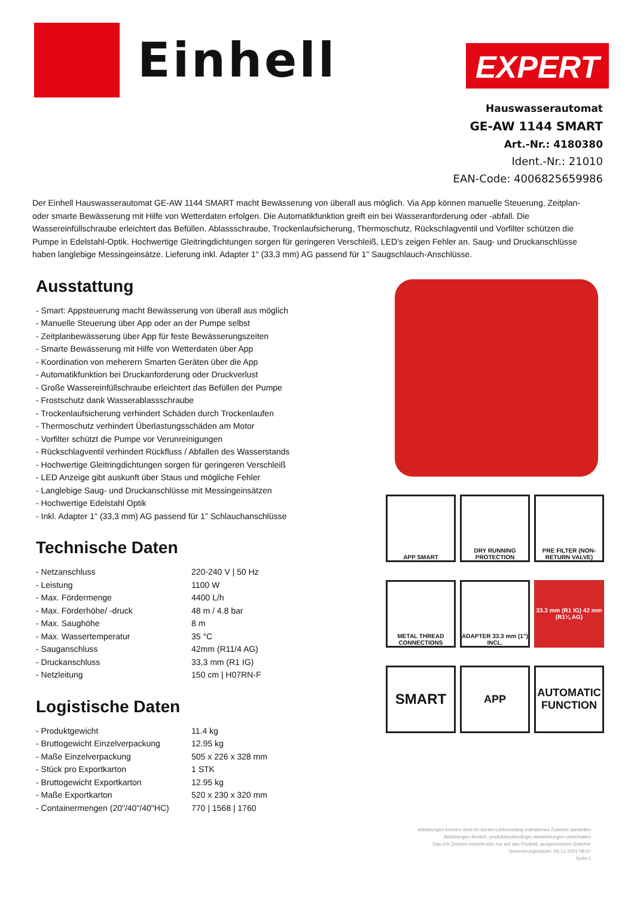Einhell
EXPERT
Hauswasserautomat
GE-AW 1144 SMART
Art.-Nr.: 4180380
Ident.-Nr.: 21010
EAN-Code: 4006825659986
Der Einhell Hauswasserautomat GE-AW 1144 SMART macht Bewässerung von überall aus möglich. Via App können manuelle Steuerung, Zeitplan- oder smarte Bewässerung mit Hilfe von Wetterdaten erfolgen. Die Automatikfunktion greift ein bei Wasseranforderung oder -abfall. Die Wassereinfüllschraube erleichtert das Befüllen. Ablassschraube, Trockenlaufsicherung, Thermoschutz, Rückschlagventil und Vorfilter schützen die Pumpe in Edelstahl-Optik. Hochwertige Gleitringdichtungen sorgen für geringeren Verschleiß, LED's zeigen Fehler an. Saug- und Druckanschlüsse haben langlebige Messingeinsätze. Lieferung inkl. Adapter 1" (33,3 mm) AG passend für 1" Saugschlauch-Anschlüsse.
Ausstattung
- Smart: Appsteuerung macht Bewässerung von überall aus möglich
- Manuelle Steuerung über App oder an der Pumpe selbst
- Zeitplanbewässerung über App für feste Bewässerungszeiten
- Smarte Bewässerung mit Hilfe von Wetterdaten über App
- Koordination von meherern Smarten Geräten über die App
- Automatikfunktion bei Druckanforderung oder Druckverlust
- Große Wassereinfüllschraube erleichtert das Befüllen der Pumpe
- Frostschutz dank Wasserablassschraube
- Trockenlaufsicherung verhindert Schäden durch Trockenlaufen
- Thermoschutz verhindert Überlastungsschäden am Motor
- Vorfilter schützt die Pumpe vor Verunreinigungen
- Rückschlagventil verhindert Rückfluss / Abfallen des Wasserstands
- Hochwertige Gleitringdichtungen sorgen für geringeren Verschleiß
- LED Anzeige gibt auskunft über Staus und mögliche Fehler
- Langlebige Saug- und Druckanschlüsse mit Messingeinsätzen
- Hochwertige Edelstahl Optik
- Inkl. Adapter 1" (33,3 mm) AG passend für 1" Schlauchanschlüsse
Technische Daten
| - Netzanschluss | 220-240 V / 50 Hz |
| - Leistung | 1100 W |
| - Max. Fördermenge | 4400 L/h |
| - Max. Förderhöhe/ -druck | 48 m / 4.8 bar |
| - Max. Saughöhe | 8 m |
| - Max. Wassertemperatur | 35 °C |
| - Sauganschluss | 42mm (R11/4 AG) |
| - Druckanschluss | 33,3 mm (R1 IG) |
| - Netzleitung | 150 cm / H07RN-F |
Logistische Daten
| - Produktgewicht | 11.4 kg |
| - Bruttogewicht Einzelverpackung | 12.95 kg |
| - Maße Einzelverpackung | 505 x 226 x 328 mm |
| - Stück pro Exportkarton | 1 STK |
| - Bruttogewicht Exportkarton | 12.95 kg |
| - Maße Exportkarton | 520 x 230 x 320 mm |
| - Containermengen (20"/40"/40"HC) | 770 / 1568 / 1760 |
APP SMART
DRY RUNNING PROTECTION
PRE FILTER (NON-RETURN VALVE)
METAL THREAD CONNECTIONS
ADAPTER 33.3 mm (1") INCL.
33.3 mm (R1 IG) 42 mm (R1¼ AG)
SMART
APP
AUTOMATIC FUNCTION
Abbildungen können nicht im Serien-Lieferumfang enthaltenes Zubehör darstellen
Abbildungen ähnlich, produktionsbedingte Abweichungen vorbehalten
Das GS Zeichen bezieht sich nur auf das Produkt, ausgenommen Zubehör
Generierungsdatum: 06.12.2021 08:47
Seite 1